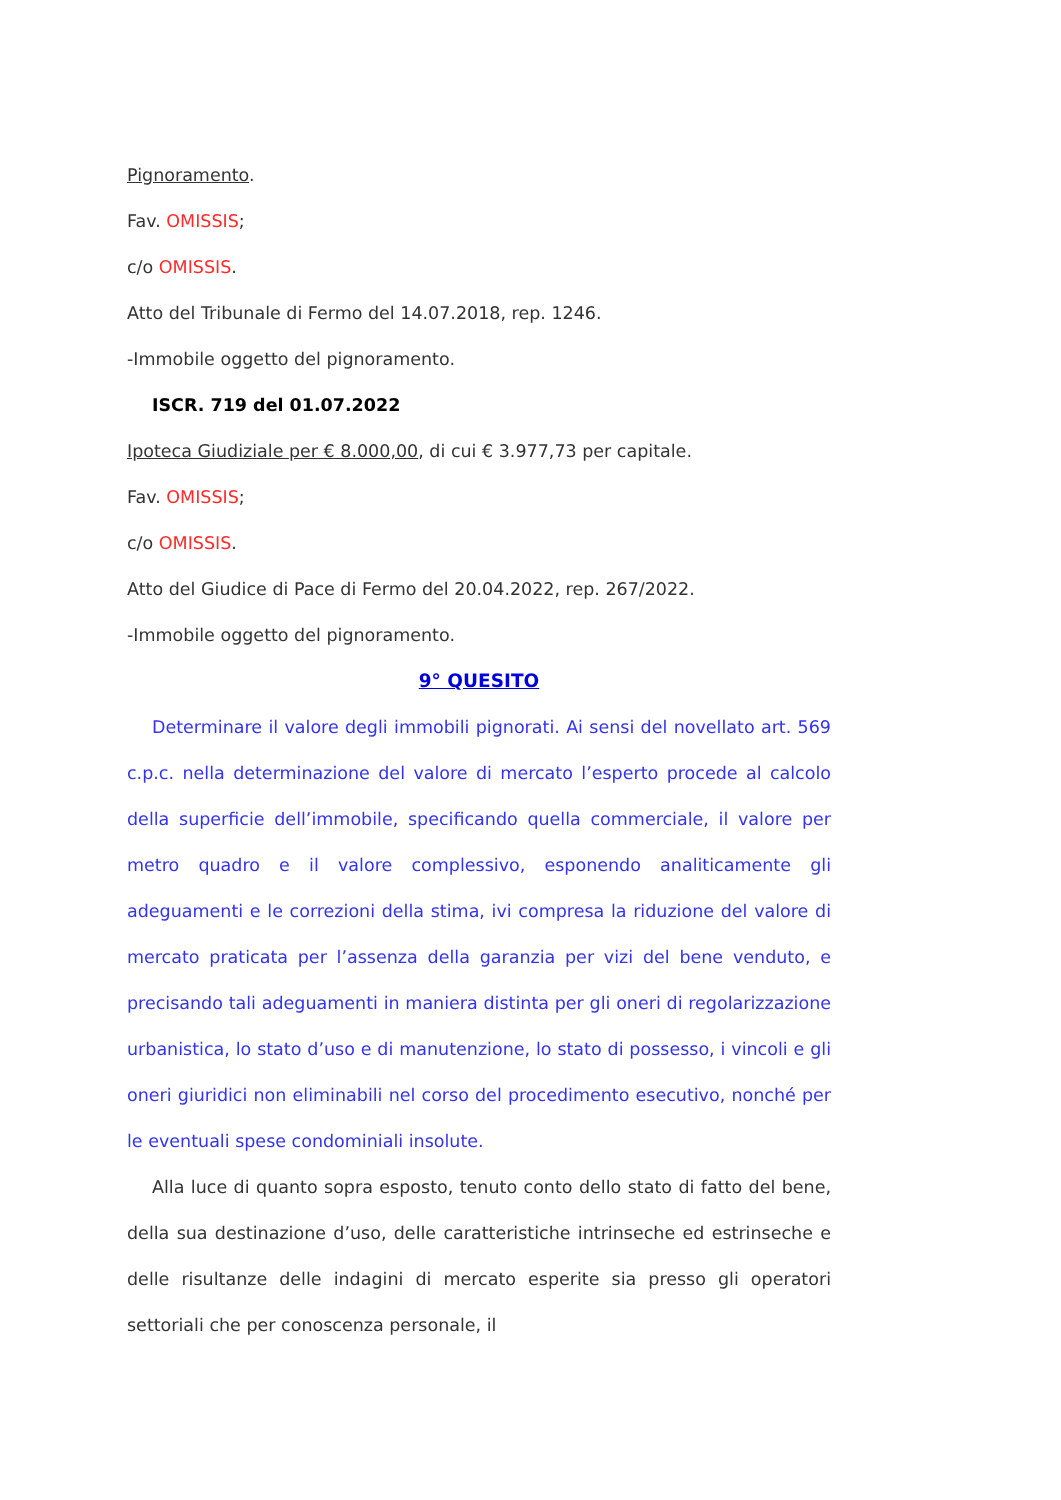Pignoramento.
Fav. OMISSIS;
c/o OMISSIS.
Atto del Tribunale di Fermo del 14.07.2018, rep. 1246.
-Immobile oggetto del pignoramento.
ISCR. 719 del 01.07.2022
Ipoteca Giudiziale per € 8.000,00, di cui € 3.977,73 per capitale.
Fav. OMISSIS;
c/o OMISSIS.
Atto del Giudice di Pace di Fermo del 20.04.2022, rep. 267/2022.
-Immobile oggetto del pignoramento.
9° QUESITO
Determinare il valore degli immobili pignorati. Ai sensi del novellato art. 569 c.p.c. nella determinazione del valore di mercato l’esperto procede al calcolo della superficie dell’immobile, specificando quella commerciale, il valore per metro quadro e il valore complessivo, esponendo analiticamente gli adeguamenti e le correzioni della stima, ivi compresa la riduzione del valore di mercato praticata per l’assenza della garanzia per vizi del bene venduto, e precisando tali adeguamenti in maniera distinta per gli oneri di regolarizzazione urbanistica, lo stato d’uso e di manutenzione, lo stato di possesso, i vincoli e gli oneri giuridici non eliminabili nel corso del procedimento esecutivo, nonché per le eventuali spese condominiali insolute.
Alla luce di quanto sopra esposto, tenuto conto dello stato di fatto del bene, della sua destinazione d’uso, delle caratteristiche intrinseche ed estrinseche e delle risultanze delle indagini di mercato esperite sia presso gli operatori settoriali che per conoscenza personale, il